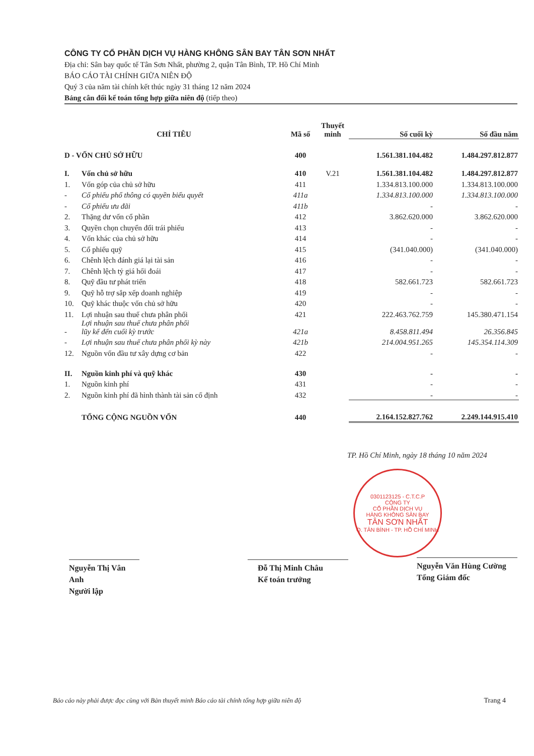CÔNG TY CỔ PHẦN DỊCH VỤ HÀNG KHÔNG SÂN BAY TÂN SƠN NHẤT
Địa chỉ: Sân bay quốc tế Tân Sơn Nhất, phường 2, quận Tân Bình, TP. Hồ Chí Minh
BÁO CÁO TÀI CHÍNH GIỮA NIÊN ĐỘ
Quý 3 của năm tài chính kết thúc ngày 31 tháng 12 năm 2024
Bảng cân đối kế toán tổng hợp giữa niên độ (tiếp theo)
| CHỈ TIÊU | | Mã số | Thuyết minh | Số cuối kỳ | Số đầu năm |
| --- | --- | --- | --- | --- | --- |
| D - VỐN CHỦ SỞ HỮU | | 400 | | 1.561.381.104.482 | 1.484.297.812.877 |
| I. | Vốn chủ sở hữu | 410 | V.21 | 1.561.381.104.482 | 1.484.297.812.877 |
| 1. | Vốn góp của chủ sở hữu | 411 | | 1.334.813.100.000 | 1.334.813.100.000 |
| - | Cổ phiếu phổ thông có quyền biểu quyết | 411a | | 1.334.813.100.000 | 1.334.813.100.000 |
| - | Cổ phiếu ưu đãi | 411b | | - | - |
| 2. | Thặng dư vốn cổ phần | 412 | | 3.862.620.000 | 3.862.620.000 |
| 3. | Quyền chọn chuyển đổi trái phiếu | 413 | | - | - |
| 4. | Vốn khác của chủ sở hữu | 414 | | - | - |
| 5. | Cổ phiếu quỹ | 415 | | (341.040.000) | (341.040.000) |
| 6. | Chênh lệch đánh giá lại tài sản | 416 | | - | - |
| 7. | Chênh lệch tỷ giá hối đoái | 417 | | - | - |
| 8. | Quỹ đầu tư phát triển | 418 | | 582.661.723 | 582.661.723 |
| 9. | Quỹ hỗ trợ sắp xếp doanh nghiệp | 419 | | - | - |
| 10. | Quỹ khác thuộc vốn chủ sở hữu | 420 | | - | - |
| 11. | Lợi nhuận sau thuế chưa phân phối | 421 | | 222.463.762.759 | 145.380.471.154 |
| - | Lợi nhuận sau thuế chưa phân phối lũy kế đến cuối kỳ trước | 421a | | 8.458.811.494 | 26.356.845 |
| - | Lợi nhuận sau thuế chưa phân phối kỳ này | 421b | | 214.004.951.265 | 145.354.114.309 |
| 12. | Nguồn vốn đầu tư xây dựng cơ bản | 422 | | - | - |
| II. | Nguồn kinh phí và quỹ khác | 430 | | - | - |
| 1. | Nguồn kinh phí | 431 | | - | - |
| 2. | Nguồn kinh phí đã hình thành tài sản cố định | 432 | | - | - |
| TỔNG CỘNG NGUỒN VỐN | | 440 | | 2.164.152.827.762 | 2.249.144.915.410 |
TP. Hồ Chí Minh, ngày 18 tháng 10 năm 2024
0301123125 - C.T.C.P
CÔNG TY
CỔ PHẦN DỊCH VỤ
HÀNG KHÔNG SÂN BAY
TÂN SƠN NHẤT
Q. TÂN BÌNH - TP. HỒ CHÍ MINH
Nguyễn Thị Vân Anh
Người lập
Đỗ Thị Minh Châu
Kế toán trưởng
Nguyễn Văn Hùng Cường
Tổng Giám đốc
Báo cáo này phải được đọc cùng với Bản thuyết minh Báo cáo tài chính tổng hợp giữa niên độ Trang 4